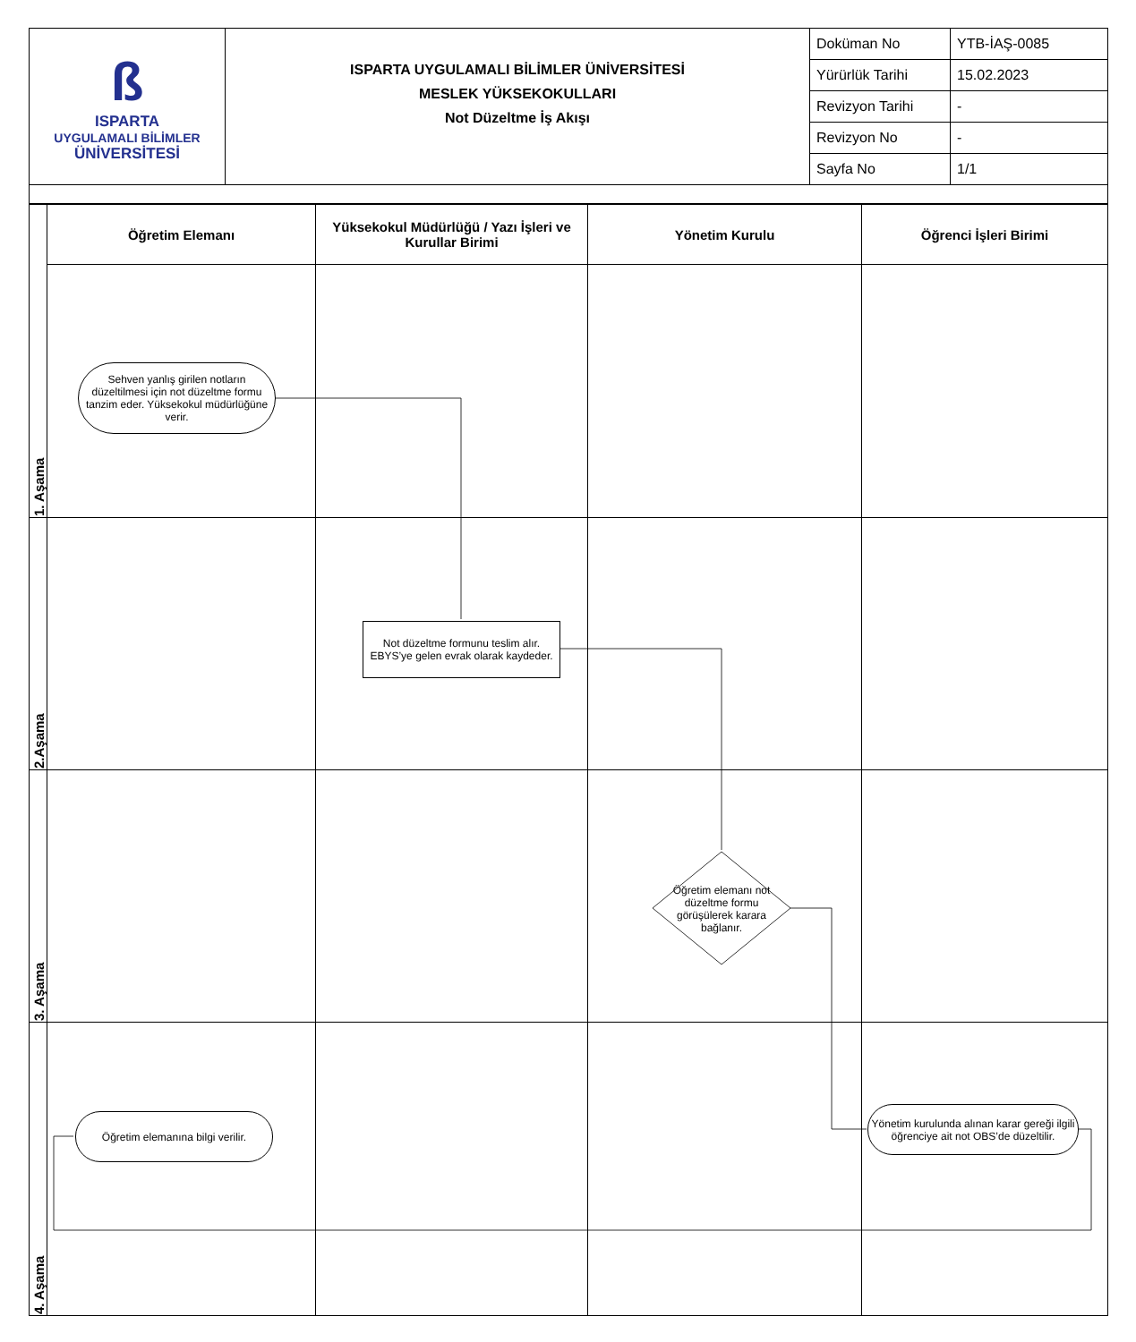| ß ISPARTA UYGULAMALI BİLİMLER ÜNİVERSİTESİ | ISPARTA UYGULAMALI BİLİMLER ÜNİVERSİTESİ MESLEK YÜKSEKOKULLARI Not Düzeltme İş Akışı | Doküman No | YTB-İAŞ-0085 |
| | | Yürürlük Tarihi | 15.02.2023 |
| | | Revizyon Tarihi | - |
| | | Revizyon No | - |
| | | Sayfa No | 1/1 |
| 1. Aşama | Öğretim Elemanı | Yüksekokul Müdürlüğü / Yazı İşleri ve Kurullar Birimi | Yönetim Kurulu | Öğrenci İşleri Birimi |
| 2.Aşama | | | | |
| 3. Aşama | | | | |
| 4. Aşama | | | | |
Sehven yanlış girilen notların düzeltilmesi için not düzeltme formu tanzim eder. Yüksekokul müdürlüğüne verir.
Not düzeltme formunu teslim alır. EBYS’ye gelen evrak olarak kaydeder.
Öğretim elemanı not düzeltme formu görüşülerek karara bağlanır.
Yönetim kurulunda alınan karar gereği ilgili öğrenciye ait not OBS’de düzeltilir.
Öğretim elemanına bilgi verilir.